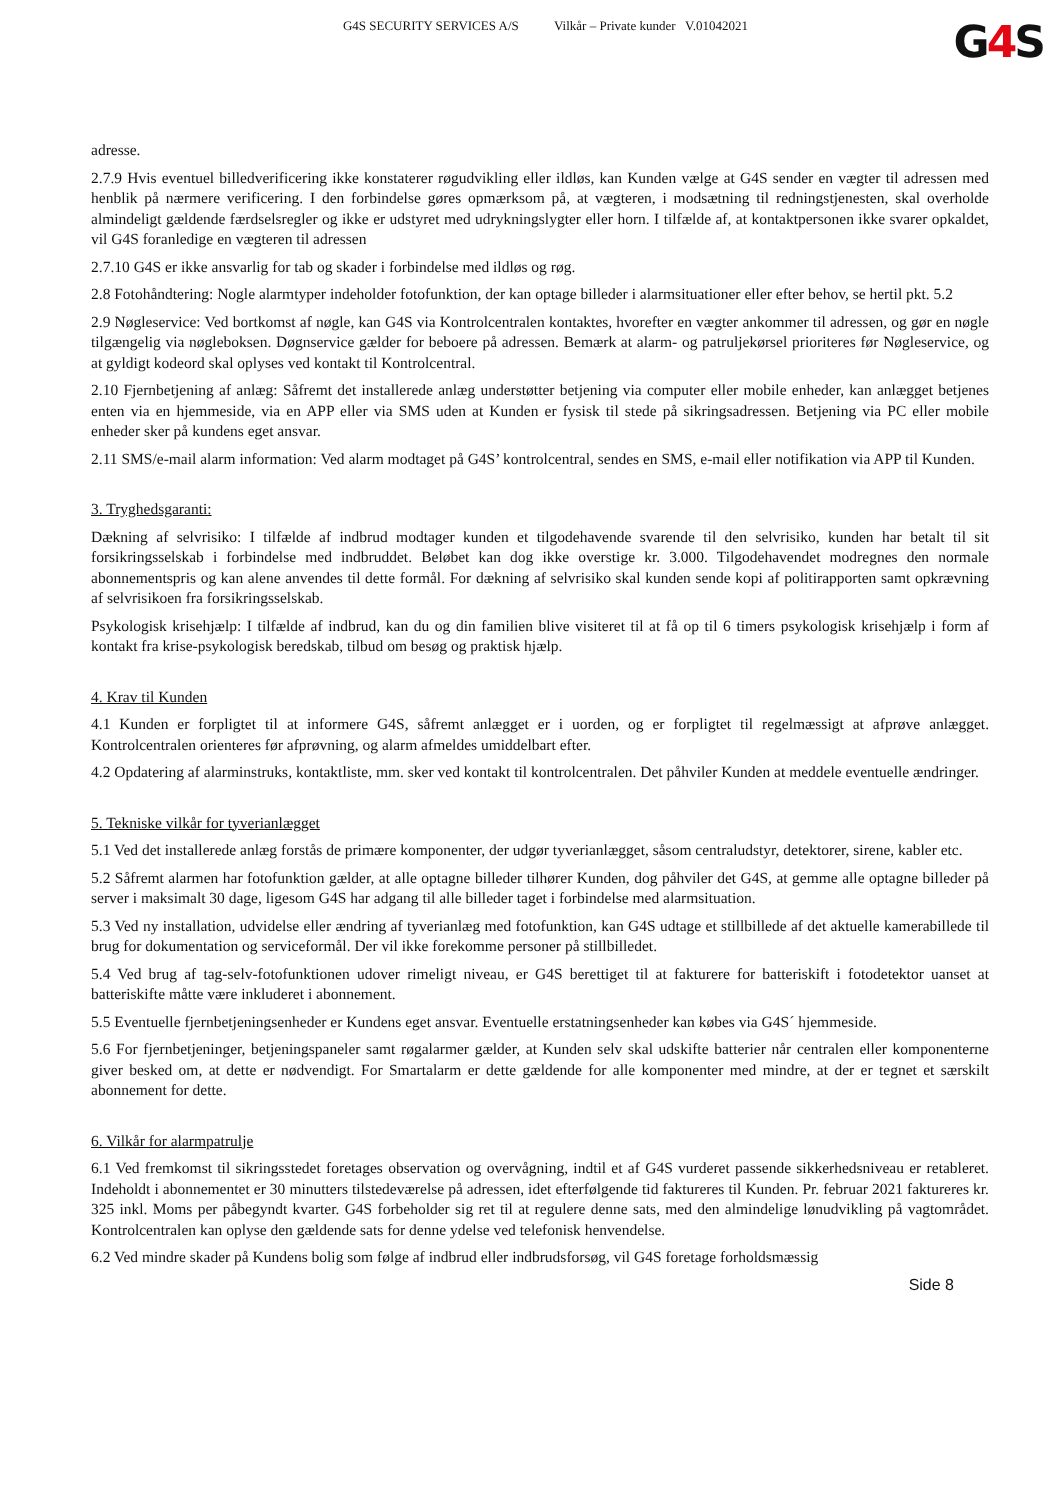G4S SECURITY SERVICES A/S Vilkår – Private kunder V.01042021
G4 S
adresse.
2.7.9 Hvis eventuel billedverificering ikke konstaterer røgudvikling eller ildløs, kan Kunden vælge at G4S sender en vægter til adressen med henblik på nærmere verificering. I den forbindelse gøres opmærksom på, at vægteren, i modsætning til redningstjenesten, skal overholde almindeligt gældende færdselsregler og ikke er udstyret med udrykningslygter eller horn. I tilfælde af, at kontaktpersonen ikke svarer opkaldet, vil G4S foranledige en vægteren til adressen
2.7.10 G4S er ikke ansvarlig for tab og skader i forbindelse med ildløs og røg.
2.8 Fotohåndtering: Nogle alarmtyper indeholder fotofunktion, der kan optage billeder i alarmsituationer eller efter behov, se hertil pkt. 5.2
2.9 Nøgleservice: Ved bortkomst af nøgle, kan G4S via Kontrolcentralen kontaktes, hvorefter en vægter ankommer til adressen, og gør en nøgle tilgængelig via nøgleboksen. Døgnservice gælder for beboere på adressen. Bemærk at alarm- og patruljekørsel prioriteres før Nøgleservice, og at gyldigt kodeord skal oplyses ved kontakt til Kontrolcentral.
2.10 Fjernbetjening af anlæg: Såfremt det installerede anlæg understøtter betjening via computer eller mobile enheder, kan anlægget betjenes enten via en hjemmeside, via en APP eller via SMS uden at Kunden er fysisk til stede på sikringsadressen. Betjening via PC eller mobile enheder sker på kundens eget ansvar.
2.11 SMS/e-mail alarm information: Ved alarm modtaget på G4S’ kontrolcentral, sendes en SMS, e-mail eller notifikation via APP til Kunden.
3. Tryghedsgaranti:
Dækning af selvrisiko: I tilfælde af indbrud modtager kunden et tilgodehavende svarende til den selvrisiko, kunden har betalt til sit forsikringsselskab i forbindelse med indbruddet. Beløbet kan dog ikke overstige kr. 3.000. Tilgodehavendet modregnes den normale abonnementspris og kan alene anvendes til dette formål. For dækning af selvrisiko skal kunden sende kopi af politirapporten samt opkrævning af selvrisikoen fra forsikringsselskab.
Psykologisk krisehjælp: I tilfælde af indbrud, kan du og din familien blive visiteret til at få op til 6 timers psykologisk krisehjælp i form af kontakt fra krise-psykologisk beredskab, tilbud om besøg og praktisk hjælp.
4. Krav til Kunden
4.1 Kunden er forpligtet til at informere G4S, såfremt anlægget er i uorden, og er forpligtet til regelmæssigt at afprøve anlægget. Kontrolcentralen orienteres før afprøvning, og alarm afmeldes umiddelbart efter.
4.2 Opdatering af alarminstruks, kontaktliste, mm. sker ved kontakt til kontrolcentralen. Det påhviler Kunden at meddele eventuelle ændringer.
5. Tekniske vilkår for tyverianlægget
5.1 Ved det installerede anlæg forstås de primære komponenter, der udgør tyverianlægget, såsom centraludstyr, detektorer, sirene, kabler etc.
5.2 Såfremt alarmen har fotofunktion gælder, at alle optagne billeder tilhører Kunden, dog påhviler det G4S, at gemme alle optagne billeder på server i maksimalt 30 dage, ligesom G4S har adgang til alle billeder taget i forbindelse med alarmsituation.
5.3 Ved ny installation, udvidelse eller ændring af tyverianlæg med fotofunktion, kan G4S udtage et stillbillede af det aktuelle kamerabillede til brug for dokumentation og serviceformål. Der vil ikke forekomme personer på stillbilledet.
5.4 Ved brug af tag-selv-fotofunktionen udover rimeligt niveau, er G4S berettiget til at fakturere for batteriskift i fotodetektor uanset at batteriskifte måtte være inkluderet i abonnement.
5.5 Eventuelle fjernbetjeningsenheder er Kundens eget ansvar. Eventuelle erstatningsenheder kan købes via G4S´ hjemmeside.
5.6 For fjernbetjeninger, betjeningspaneler samt røgalarmer gælder, at Kunden selv skal udskifte batterier når centralen eller komponenterne giver besked om, at dette er nødvendigt. For Smartalarm er dette gældende for alle komponenter med mindre, at der er tegnet et særskilt abonnement for dette.
6. Vilkår for alarmpatrulje
6.1 Ved fremkomst til sikringsstedet foretages observation og overvågning, indtil et af G4S vurderet passende sikkerhedsniveau er retableret. Indeholdt i abonnementet er 30 minutters tilstedeværelse på adressen, idet efterfølgende tid faktureres til Kunden. Pr. februar 2021 faktureres kr. 325 inkl. Moms per påbegyndt kvarter. G4S forbeholder sig ret til at regulere denne sats, med den almindelige lønudvikling på vagtområdet. Kontrolcentralen kan oplyse den gældende sats for denne ydelse ved telefonisk henvendelse.
6.2 Ved mindre skader på Kundens bolig som følge af indbrud eller indbrudsforsøg, vil G4S foretage forholdsmæssig
Side 8